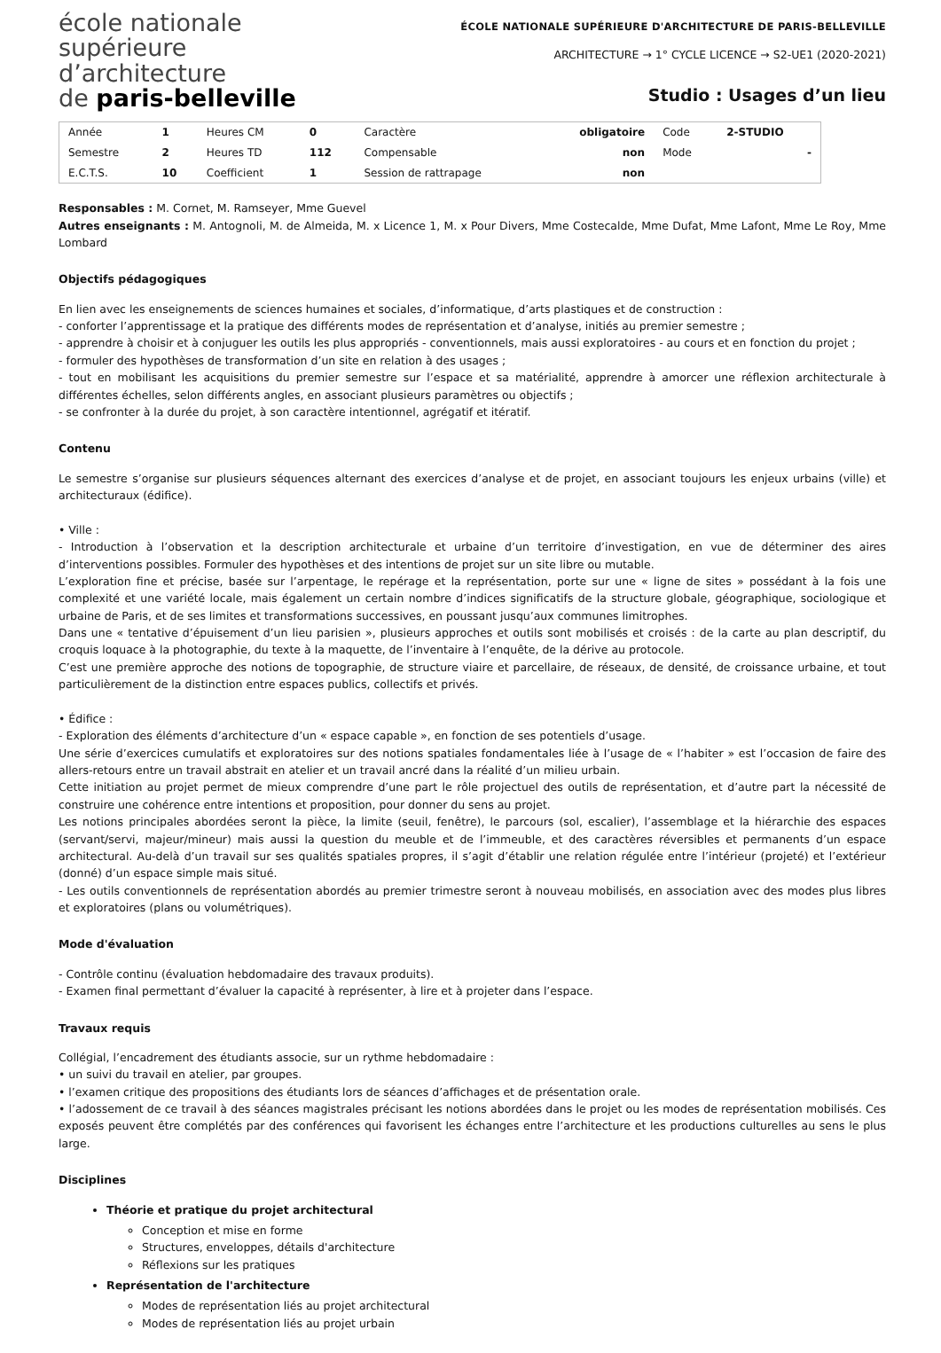école nationale
supérieure
d’architecture
de paris-belleville
ÉCOLE NATIONALE SUPÉRIEURE D'ARCHITECTURE DE PARIS-BELLEVILLE
ARCHITECTURE → 1° CYCLE LICENCE → S2-UE1 (2020-2021)
Studio : Usages d’un lieu
| Année | 1 | Heures CM | 0 | Caractère | obligatoire | Code | 2-STUDIO |
| Semestre | 2 | Heures TD | 112 | Compensable | non | Mode | - |
| E.C.T.S. | 10 | Coefficient | 1 | Session de rattrapage | non | | |
Responsables : M. Cornet, M. Ramseyer, Mme Guevel
Autres enseignants : M. Antognoli, M. de Almeida, M. x Licence 1, M. x Pour Divers, Mme Costecalde, Mme Dufat, Mme Lafont, Mme Le Roy, Mme Lombard
Objectifs pédagogiques
En lien avec les enseignements de sciences humaines et sociales, d’informatique, d’arts plastiques et de construction :
- conforter l’apprentissage et la pratique des différents modes de représentation et d’analyse, initiés au premier semestre ;
- apprendre à choisir et à conjuguer les outils les plus appropriés - conventionnels, mais aussi exploratoires - au cours et en fonction du projet ;
- formuler des hypothèses de transformation d’un site en relation à des usages ;
- tout en mobilisant les acquisitions du premier semestre sur l’espace et sa matérialité, apprendre à amorcer une réflexion architecturale à différentes échelles, selon différents angles, en associant plusieurs paramètres ou objectifs ;
- se confronter à la durée du projet, à son caractère intentionnel, agrégatif et itératif.
Contenu
Le semestre s’organise sur plusieurs séquences alternant des exercices d’analyse et de projet, en associant toujours les enjeux urbains (ville) et architecturaux (édifice).
• Ville :
- Introduction à l’observation et la description architecturale et urbaine d’un territoire d’investigation, en vue de déterminer des aires d’interventions possibles. Formuler des hypothèses et des intentions de projet sur un site libre ou mutable.
L’exploration fine et précise, basée sur l’arpentage, le repérage et la représentation, porte sur une « ligne de sites » possédant à la fois une complexité et une variété locale, mais également un certain nombre d’indices significatifs de la structure globale, géographique, sociologique et urbaine de Paris, et de ses limites et transformations successives, en poussant jusqu’aux communes limitrophes.
Dans une « tentative d’épuisement d’un lieu parisien », plusieurs approches et outils sont mobilisés et croisés : de la carte au plan descriptif, du croquis loquace à la photographie, du texte à la maquette, de l’inventaire à l’enquête, de la dérive au protocole.
C’est une première approche des notions de topographie, de structure viaire et parcellaire, de réseaux, de densité, de croissance urbaine, et tout particulièrement de la distinction entre espaces publics, collectifs et privés.
• Édifice :
- Exploration des éléments d’architecture d’un « espace capable », en fonction de ses potentiels d’usage.
Une série d’exercices cumulatifs et exploratoires sur des notions spatiales fondamentales liée à l’usage de « l’habiter » est l’occasion de faire des allers-retours entre un travail abstrait en atelier et un travail ancré dans la réalité d’un milieu urbain.
Cette initiation au projet permet de mieux comprendre d’une part le rôle projectuel des outils de représentation, et d’autre part la nécessité de construire une cohérence entre intentions et proposition, pour donner du sens au projet.
Les notions principales abordées seront la pièce, la limite (seuil, fenêtre), le parcours (sol, escalier), l’assemblage et la hiérarchie des espaces (servant/servi, majeur/mineur) mais aussi la question du meuble et de l’immeuble, et des caractères réversibles et permanents d’un espace architectural. Au-delà d’un travail sur ses qualités spatiales propres, il s’agit d’établir une relation régulée entre l’intérieur (projeté) et l’extérieur (donné) d’un espace simple mais situé.
- Les outils conventionnels de représentation abordés au premier trimestre seront à nouveau mobilisés, en association avec des modes plus libres et exploratoires (plans ou volumétriques).
Mode d'évaluation
- Contrôle continu (évaluation hebdomadaire des travaux produits).
- Examen final permettant d’évaluer la capacité à représenter, à lire et à projeter dans l’espace.
Travaux requis
Collégial, l’encadrement des étudiants associe, sur un rythme hebdomadaire :
• un suivi du travail en atelier, par groupes.
• l’examen critique des propositions des étudiants lors de séances d’affichages et de présentation orale.
• l’adossement de ce travail à des séances magistrales précisant les notions abordées dans le projet ou les modes de représentation mobilisés. Ces exposés peuvent être complétés par des conférences qui favorisent les échanges entre l’architecture et les productions culturelles au sens le plus large.
Disciplines
Théorie et pratique du projet architectural
Conception et mise en forme
Structures, enveloppes, détails d'architecture
Réflexions sur les pratiques
Représentation de l'architecture
Modes de représentation liés au projet architectural
Modes de représentation liés au projet urbain